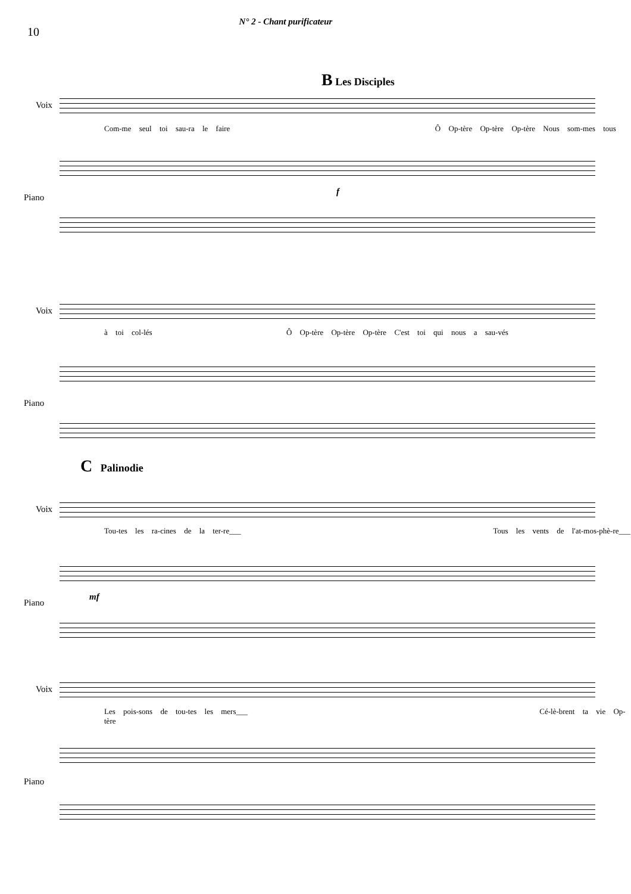10
N° 2 - Chant purificateur
B Les Disciples
Voix
Com-me seul toi sau-ra le faire Ô Op-tère Op-tère Op-tère Nous som-mes tous
Piano
f
Voix
à toi col-lés Ô Op-tère Op-tère Op-tère C'est toi qui nous a sau-vés
Piano
C Palinodie
Voix
Tou-tes les ra-cines de la ter-re___ Tous les vents de l'at-mos-phè-re___
Piano
mf
Voix
Les pois-sons de tou-tes les mers___ Cé-lè-brent ta vie Op-tère
Piano